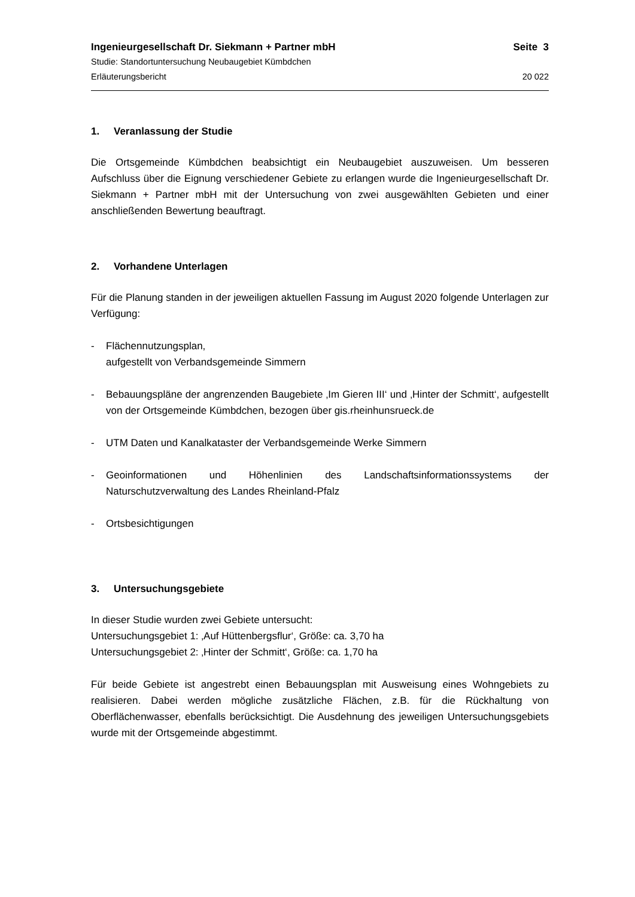Ingenieurgesellschaft Dr. Siekmann + Partner mbH Seite 3
Studie: Standortuntersuchung Neubaugebiet Kümbdchen
Erläuterungsbericht 20 022
1. Veranlassung der Studie
Die Ortsgemeinde Kümbdchen beabsichtigt ein Neubaugebiet auszuweisen. Um besseren Aufschluss über die Eignung verschiedener Gebiete zu erlangen wurde die Ingenieurgesellschaft Dr. Siekmann + Partner mbH mit der Untersuchung von zwei ausgewählten Gebieten und einer anschließenden Bewertung beauftragt.
2. Vorhandene Unterlagen
Für die Planung standen in der jeweiligen aktuellen Fassung im August 2020 folgende Unterlagen zur Verfügung:
- Flächennutzungsplan,
aufgestellt von Verbandsgemeinde Simmern
- Bebauungspläne der angrenzenden Baugebiete ‚Im Gieren III‘ und ‚Hinter der Schmitt‘, aufgestellt von der Ortsgemeinde Kümbdchen, bezogen über gis.rheinhunsrueck.de
- UTM Daten und Kanalkataster der Verbandsgemeinde Werke Simmern
- Geoinformationen und Höhenlinien des Landschaftsinformationssystems der Naturschutzverwaltung des Landes Rheinland-Pfalz
- Ortsbesichtigungen
3. Untersuchungsgebiete
In dieser Studie wurden zwei Gebiete untersucht:
Untersuchungsgebiet 1: ‚Auf Hüttenbergsflur‘, Größe: ca. 3,70 ha
Untersuchungsgebiet 2: ‚Hinter der Schmitt‘, Größe: ca. 1,70 ha
Für beide Gebiete ist angestrebt einen Bebauungsplan mit Ausweisung eines Wohngebiets zu realisieren. Dabei werden mögliche zusätzliche Flächen, z.B. für die Rückhaltung von Oberflächenwasser, ebenfalls berücksichtigt. Die Ausdehnung des jeweiligen Untersuchungsgebiets wurde mit der Ortsgemeinde abgestimmt.